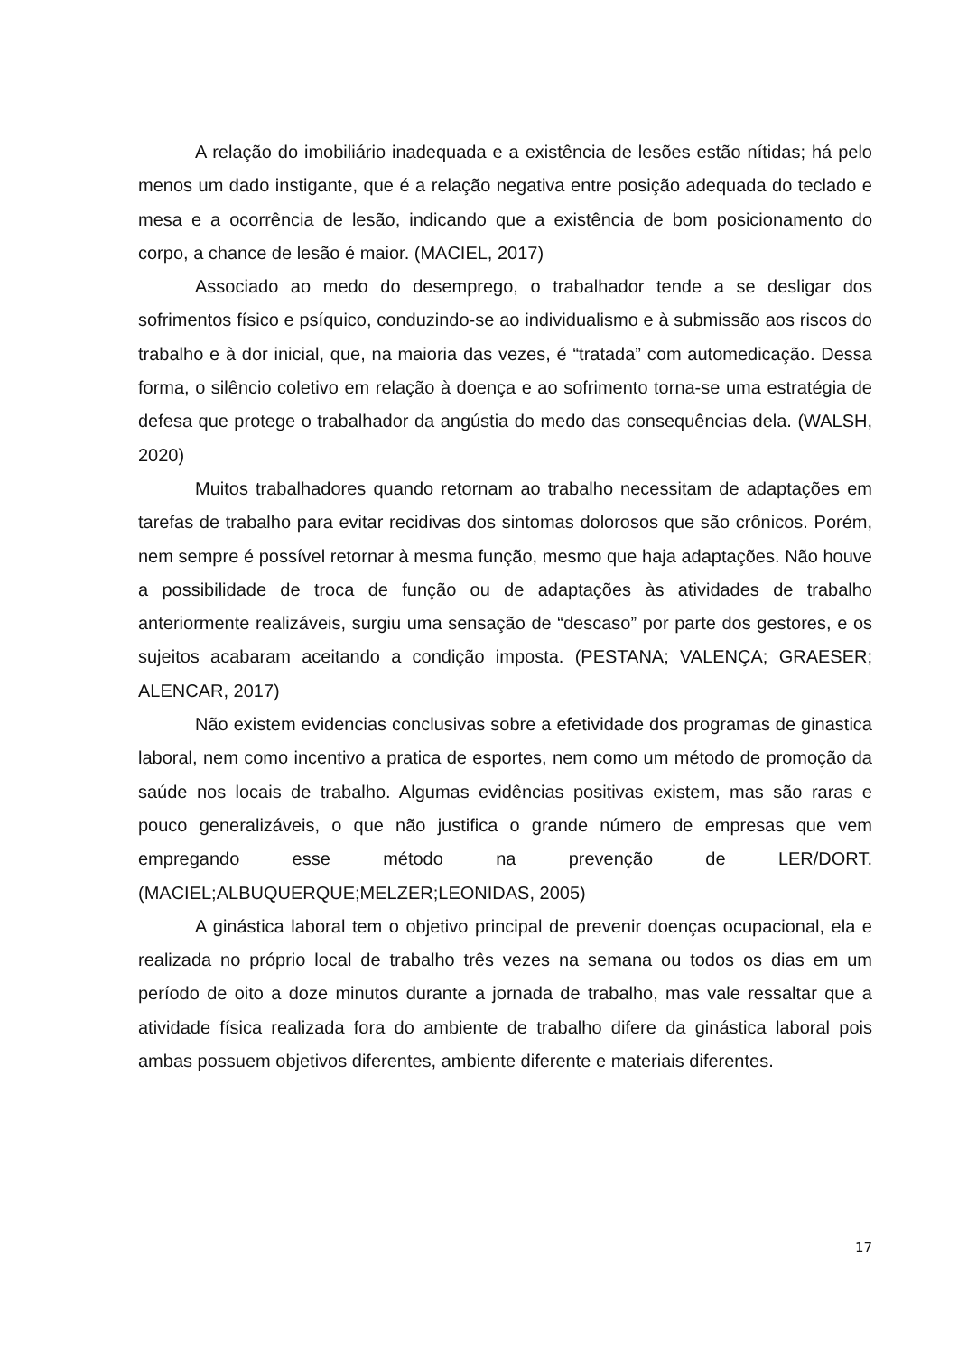A relação do imobiliário inadequada e a existência de lesões estão nítidas; há pelo menos um dado instigante, que é a relação negativa entre posição adequada do teclado e mesa e a ocorrência de lesão, indicando que a existência de bom posicionamento do corpo, a chance de lesão é maior. (MACIEL, 2017)
Associado ao medo do desemprego, o trabalhador tende a se desligar dos sofrimentos físico e psíquico, conduzindo-se ao individualismo e à submissão aos riscos do trabalho e à dor inicial, que, na maioria das vezes, é “tratada” com automedicação. Dessa forma, o silêncio coletivo em relação à doença e ao sofrimento torna-se uma estratégia de defesa que protege o trabalhador da angústia do medo das consequências dela. (WALSH, 2020)
Muitos trabalhadores quando retornam ao trabalho necessitam de adaptações em tarefas de trabalho para evitar recidivas dos sintomas dolorosos que são crônicos. Porém, nem sempre é possível retornar à mesma função, mesmo que haja adaptações. Não houve a possibilidade de troca de função ou de adaptações às atividades de trabalho anteriormente realizáveis, surgiu uma sensação de “descaso” por parte dos gestores, e os sujeitos acabaram aceitando a condição imposta. (PESTANA; VALENÇA; GRAESER; ALENCAR, 2017)
Não existem evidencias conclusivas sobre a efetividade dos programas de ginastica laboral, nem como incentivo a pratica de esportes, nem como um método de promoção da saúde nos locais de trabalho. Algumas evidências positivas existem, mas são raras e pouco generalizáveis, o que não justifica o grande número de empresas que vem empregando esse método na prevenção de LER/DORT. (MACIEL;ALBUQUERQUE;MELZER;LEONIDAS, 2005)
A ginástica laboral tem o objetivo principal de prevenir doenças ocupacional, ela e realizada no próprio local de trabalho três vezes na semana ou todos os dias em um período de oito a doze minutos durante a jornada de trabalho, mas vale ressaltar que a atividade física realizada fora do ambiente de trabalho difere da ginástica laboral pois ambas possuem objetivos diferentes, ambiente diferente e materiais diferentes.
17